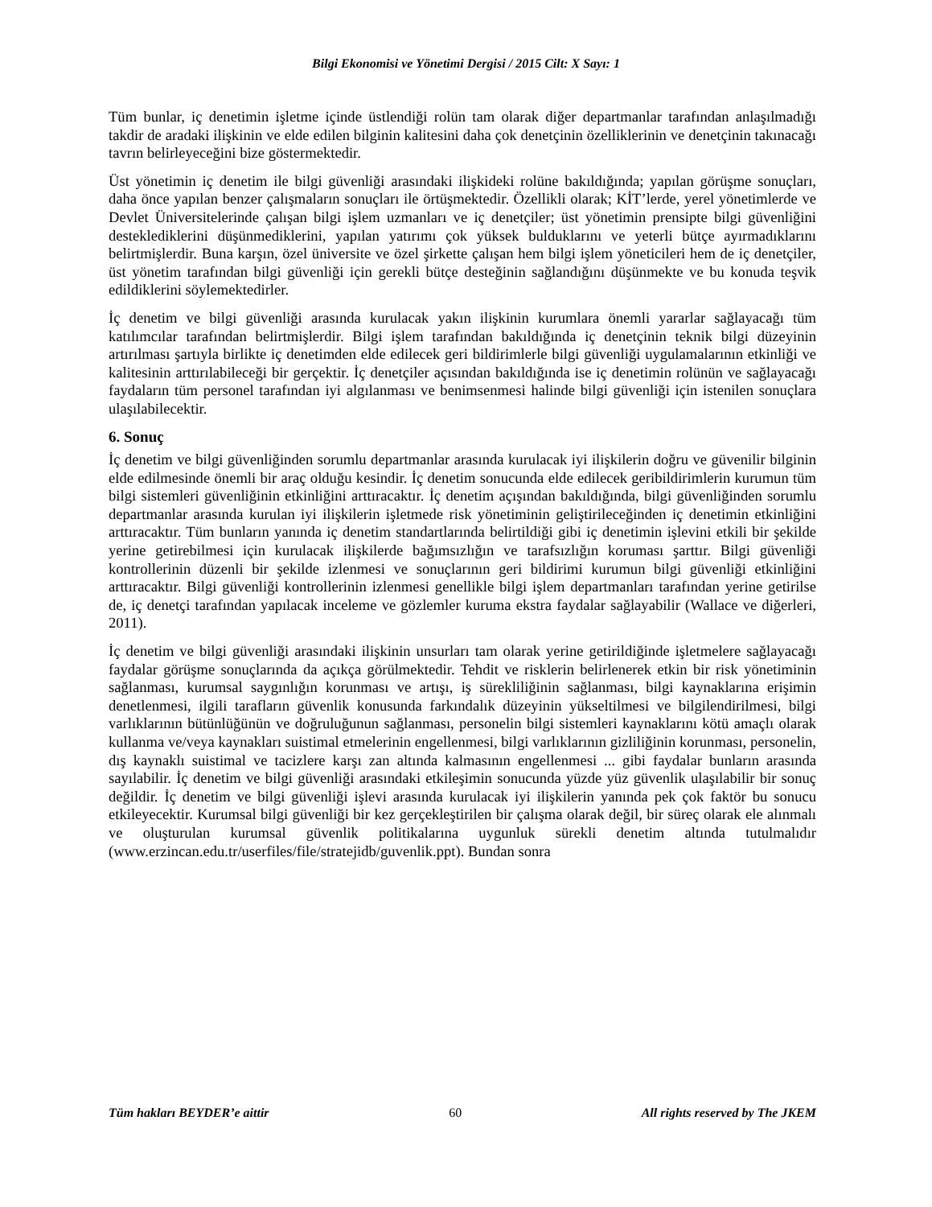Bilgi Ekonomisi ve Yönetimi Dergisi / 2015 Cilt: X Sayı: 1
Tüm bunlar, iç denetimin işletme içinde üstlendiği rolün tam olarak diğer departmanlar tarafından anlaşılmadığı takdir de aradaki ilişkinin ve elde edilen bilginin kalitesini daha çok denetçinin özelliklerinin ve denetçinin takınacağı tavrın belirleyeceğini bize göstermektedir.
Üst yönetimin iç denetim ile bilgi güvenliği arasındaki ilişkideki rolüne bakıldığında; yapılan görüşme sonuçları, daha önce yapılan benzer çalışmaların sonuçları ile örtüşmektedir. Özellikli olarak; KİT’lerde, yerel yönetimlerde ve Devlet Üniversitelerinde çalışan bilgi işlem uzmanları ve iç denetçiler; üst yönetimin prensipte bilgi güvenliğini desteklediklerini düşünmediklerini, yapılan yatırımı çok yüksek bulduklarını ve yeterli bütçe ayırmadıklarını belirtmişlerdir. Buna karşın, özel üniversite ve özel şirkette çalışan hem bilgi işlem yöneticileri hem de iç denetçiler, üst yönetim tarafından bilgi güvenliği için gerekli bütçe desteğinin sağlandığını düşünmekte ve bu konuda teşvik edildiklerini söylemektedirler.
İç denetim ve bilgi güvenliği arasında kurulacak yakın ilişkinin kurumlara önemli yararlar sağlayacağı tüm katılımcılar tarafından belirtmişlerdir. Bilgi işlem tarafından bakıldığında iç denetçinin teknik bilgi düzeyinin artırılması şartıyla birlikte iç denetimden elde edilecek geri bildirimlerle bilgi güvenliği uygulamalarının etkinliği ve kalitesinin arttırılabileceği bir gerçektir. İç denetçiler açısından bakıldığında ise iç denetimin rolünün ve sağlayacağı faydaların tüm personel tarafından iyi algılanması ve benimsenmesi halinde bilgi güvenliği için istenilen sonuçlara ulaşılabilecektir.
6. Sonuç
İç denetim ve bilgi güvenliğinden sorumlu departmanlar arasında kurulacak iyi ilişkilerin doğru ve güvenilir bilginin elde edilmesinde önemli bir araç olduğu kesindir. İç denetim sonucunda elde edilecek geribildirimlerin kurumun tüm bilgi sistemleri güvenliğinin etkinliğini arttıracaktır. İç denetim açışından bakıldığında, bilgi güvenliğinden sorumlu departmanlar arasında kurulan iyi ilişkilerin işletmede risk yönetiminin geliştirileceğinden iç denetimin etkinliğini arttıracaktır. Tüm bunların yanında iç denetim standartlarında belirtildiği gibi iç denetimin işlevini etkili bir şekilde yerine getirebilmesi için kurulacak ilişkilerde bağımsızlığın ve tarafsızlığın koruması şarttır. Bilgi güvenliği kontrollerinin düzenli bir şekilde izlenmesi ve sonuçlarının geri bildirimi kurumun bilgi güvenliği etkinliğini arttıracaktır. Bilgi güvenliği kontrollerinin izlenmesi genellikle bilgi işlem departmanları tarafından yerine getirilse de, iç denetçi tarafından yapılacak inceleme ve gözlemler kuruma ekstra faydalar sağlayabilir (Wallace ve diğerleri, 2011).
İç denetim ve bilgi güvenliği arasındaki ilişkinin unsurları tam olarak yerine getirildiğinde işletmelere sağlayacağı faydalar görüşme sonuçlarında da açıkça görülmektedir. Tehdit ve risklerin belirlenerek etkin bir risk yönetiminin sağlanması, kurumsal saygınlığın korunması ve artışı, iş sürekliliğinin sağlanması, bilgi kaynaklarına erişimin denetlenmesi, ilgili tarafların güvenlik konusunda farkındalık düzeyinin yükseltilmesi ve bilgilendirilmesi, bilgi varlıklarının bütünlüğünün ve doğruluğunun sağlanması, personelin bilgi sistemleri kaynaklarını kötü amaçlı olarak kullanma ve/veya kaynakları suistimal etmelerinin engellenmesi, bilgi varlıklarının gizliliğinin korunması, personelin, dış kaynaklı suistimal ve tacizlere karşı zan altında kalmasının engellenmesi ... gibi faydalar bunların arasında sayılabilir. İç denetim ve bilgi güvenliği arasındaki etkileşimin sonucunda yüzde yüz güvenlik ulaşılabilir bir sonuç değildir. İç denetim ve bilgi güvenliği işlevi arasında kurulacak iyi ilişkilerin yanında pek çok faktör bu sonucu etkileyecektir. Kurumsal bilgi güvenliği bir kez gerçekleştirilen bir çalışma olarak değil, bir süreç olarak ele alınmalı ve oluşturulan kurumsal güvenlik politikalarına uygunluk sürekli denetim altında tutulmalıdır (www.erzincan.edu.tr/userfiles/file/stratejidb/guvenlik.ppt). Bundan sonra
Tüm hakları BEYDER’e aittir 60 All rights reserved by The JKEM